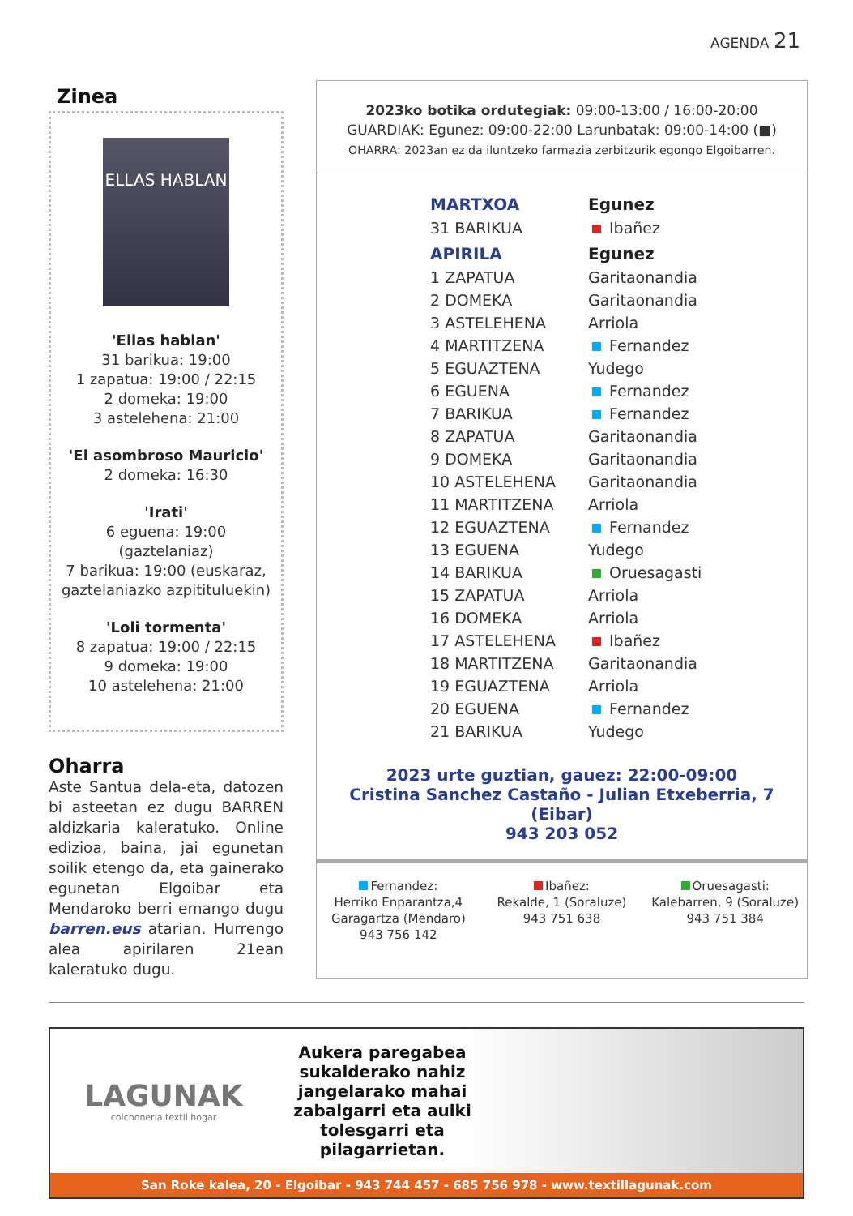AGENDA 21
Zinea
ELLAS HABLAN
'Ellas hablan'
31 barikua: 19:00
1 zapatua: 19:00 / 22:15
2 domeka: 19:00
3 astelehena: 21:00
'El asombroso Mauricio'
2 domeka: 16:30
'Irati'
6 eguena: 19:00
(gaztelaniaz)
7 barikua: 19:00 (euskaraz, gaztelaniazko azpitituluekin)
'Loli tormenta'
8 zapatua: 19:00 / 22:15
9 domeka: 19:00
10 astelehena: 21:00
Oharra
Aste Santua dela-eta, datozen bi asteetan ez dugu BARREN aldizkaria kaleratuko. Online edizioa, baina, jai egunetan soilik etengo da, eta gainerako egunetan Elgoibar eta Mendaroko berri emango dugu barren.eus atarian. Hurrengo alea apirilaren 21ean kaleratuko dugu.
2023ko botika ordutegiak: 09:00-13:00 / 16:00-20:00
GUARDIAK: Egunez: 09:00-22:00 Larunbatak: 09:00-14:00 (■)
OHARRA: 2023an ez da iluntzeko farmazia zerbitzurik egongo Elgoibarren.
| MARTXOA | Egunez |
| --- | --- |
| 31 BARIKUA | Ibañez |
| APIRILA | Egunez |
| 1 ZAPATUA | Garitaonandia |
| 2 DOMEKA | Garitaonandia |
| 3 ASTELEHENA | Arriola |
| 4 MARTITZENA | Fernandez |
| 5 EGUAZTENA | Yudego |
| 6 EGUENA | Fernandez |
| 7 BARIKUA | Fernandez |
| 8 ZAPATUA | Garitaonandia |
| 9 DOMEKA | Garitaonandia |
| 10 ASTELEHENA | Garitaonandia |
| 11 MARTITZENA | Arriola |
| 12 EGUAZTENA | Fernandez |
| 13 EGUENA | Yudego |
| 14 BARIKUA | Oruesagasti |
| 15 ZAPATUA | Arriola |
| 16 DOMEKA | Arriola |
| 17 ASTELEHENA | Ibañez |
| 18 MARTITZENA | Garitaonandia |
| 19 EGUAZTENA | Arriola |
| 20 EGUENA | Fernandez |
| 21 BARIKUA | Yudego |
2023 urte guztian, gauez: 22:00-09:00
Cristina Sanchez Castaño - Julian Etxeberria, 7 (Eibar)
943 203 052
Fernandez:
Herriko Enparantza,4
Garagartza (Mendaro)
943 756 142
Ibañez:
Rekalde, 1 (Soraluze)
943 751 638
Oruesagasti:
Kalebarren, 9 (Soraluze)
943 751 384
LAGUNAK
colchoneria textil hogar
Aukera paregabea sukalderako nahiz jangelarako mahai zabalgarri eta aulki tolesgarri eta pilagarrietan.
San Roke kalea, 20 - Elgoibar - 943 744 457 - 685 756 978 - www.textillagunak.com